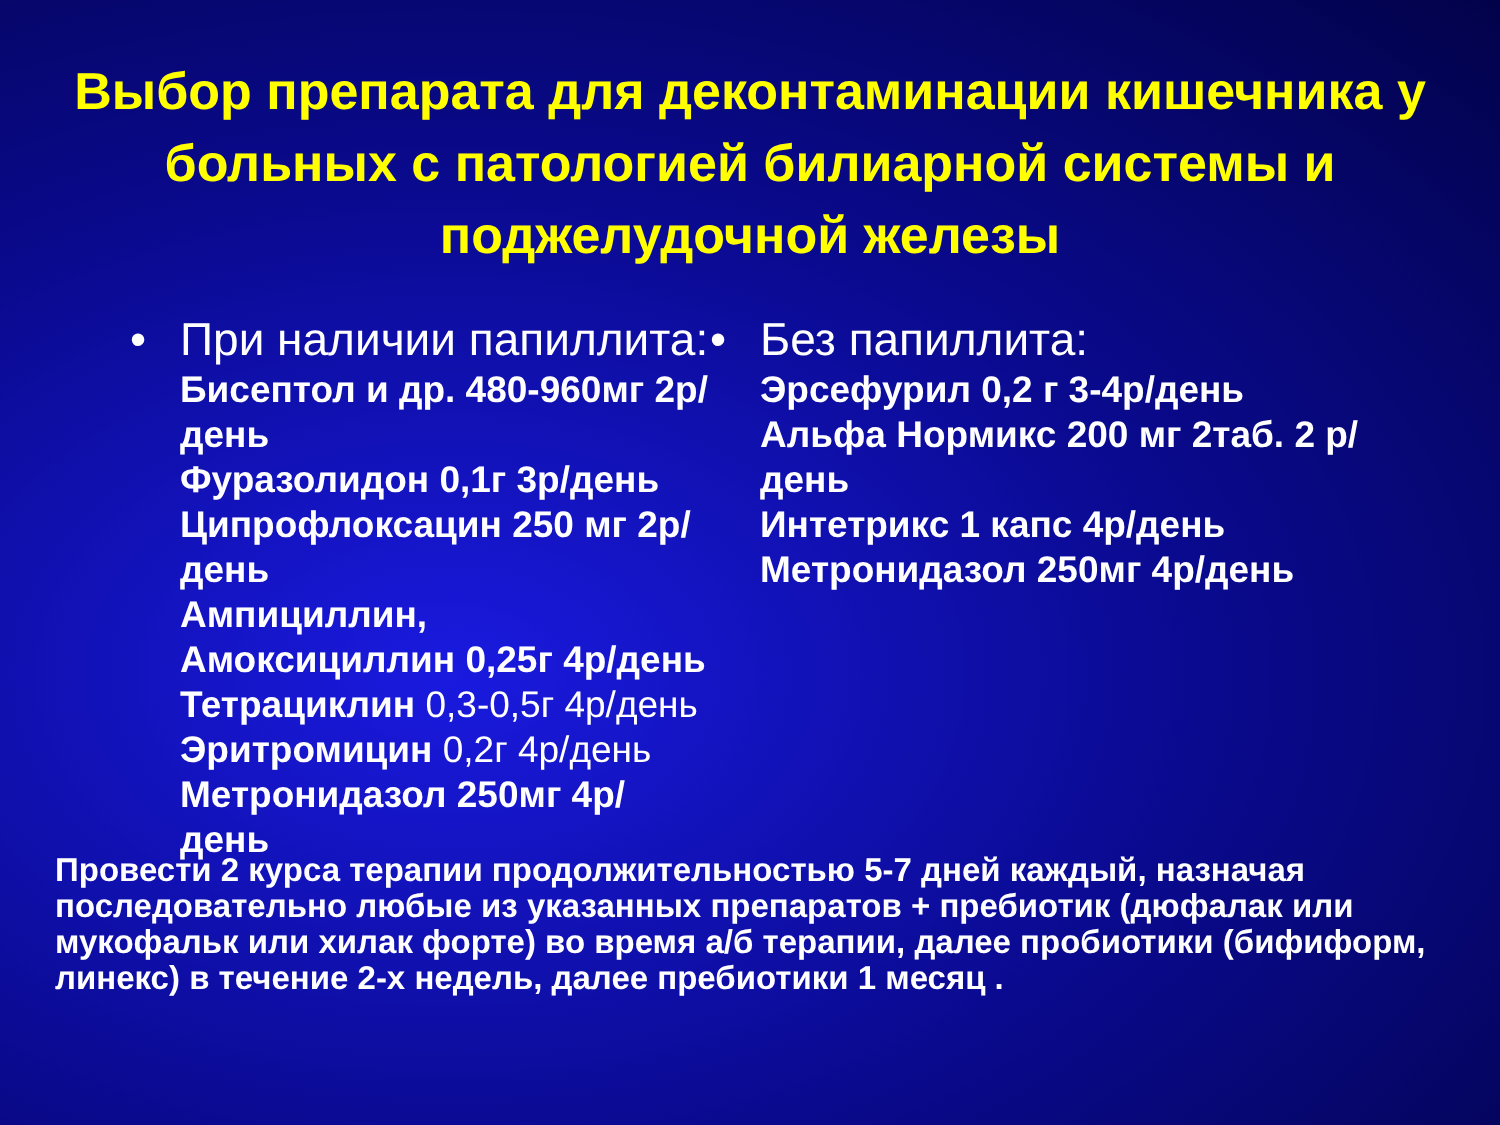Выбор препарата для деконтаминации кишечника у больных с патологией билиарной системы и поджелудочной железы
• При наличии папиллита:
Бисептол и др. 480-960мг 2р/день
Фуразолидон 0,1г 3р/день
Ципрофлоксацин 250 мг 2р/день
Ампициллин, Амоксициллин 0,25г 4р/день
Тетрациклин 0,3-0,5г 4р/день
Эритромицин 0,2г 4р/день
Метронидазол 250мг 4р/день
• Без папиллита:
Эрсефурил 0,2 г 3-4р/день
Альфа Нормикс 200 мг 2таб. 2 р/день
Интетрикс 1 капс 4р/день
Метронидазол 250мг 4р/день
Провести 2 курса терапии продолжительностью 5-7 дней каждый, назначая последовательно любые из указанных препаратов + пребиотик (дюфалак или мукофальк или хилак форте) во время а/б терапии, далее пробиотики (бифиформ, линекс) в течение 2-х недель, далее пребиотики 1 месяц .